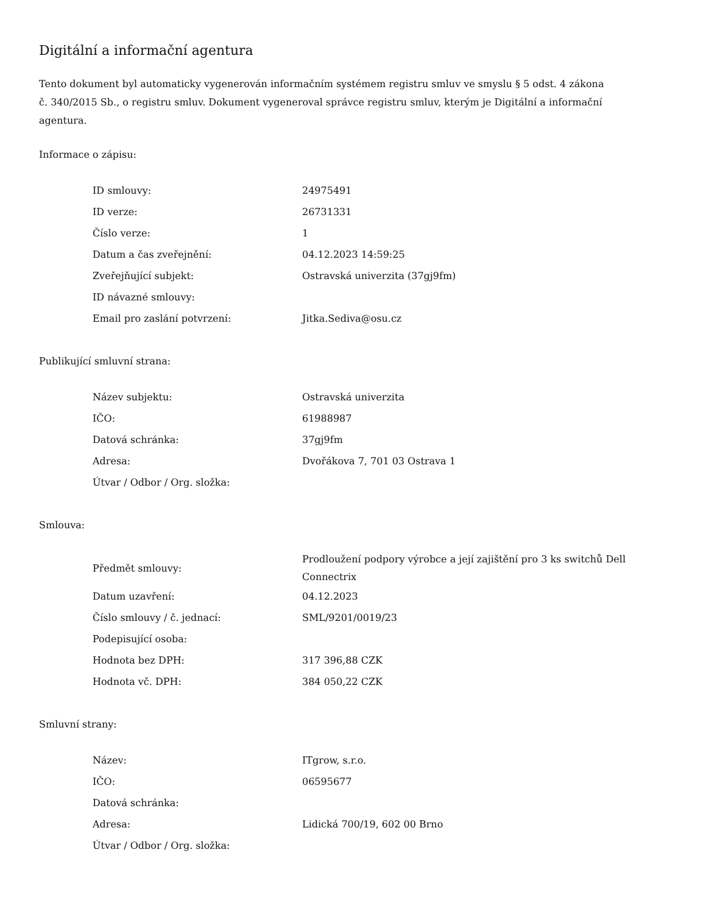Digitální a informační agentura
Tento dokument byl automaticky vygenerován informačním systémem registru smluv ve smyslu § 5 odst. 4 zákona
č. 340/2015 Sb., o registru smluv. Dokument vygeneroval správce registru smluv, kterým je Digitální a informační agentura.
Informace o zápisu:
| ID smlouvy: | 24975491 |
| ID verze: | 26731331 |
| Číslo verze: | 1 |
| Datum a čas zveřejnění: | 04.12.2023 14:59:25 |
| Zveřejňující subjekt: | Ostravská univerzita (37gj9fm) |
| ID návazné smlouvy: | |
| Email pro zaslání potvrzení: | Jitka.Sediva@osu.cz |
Publikující smluvní strana:
| Název subjektu: | Ostravská univerzita |
| IČO: | 61988987 |
| Datová schránka: | 37gj9fm |
| Adresa: | Dvořákova 7, 701 03 Ostrava 1 |
| Útvar / Odbor / Org. složka: | |
Smlouva:
| Předmět smlouvy: | Prodloužení podpory výrobce a její zajištění pro 3 ks switchů Dell Connectrix |
| Datum uzavření: | 04.12.2023 |
| Číslo smlouvy / č. jednací: | SML/9201/0019/23 |
| Podepisující osoba: | |
| Hodnota bez DPH: | 317 396,88 CZK |
| Hodnota vč. DPH: | 384 050,22 CZK |
Smluvní strany:
| Název: | ITgrow, s.r.o. |
| IČO: | 06595677 |
| Datová schránka: | |
| Adresa: | Lidická 700/19, 602 00 Brno |
| Útvar / Odbor / Org. složka: | |